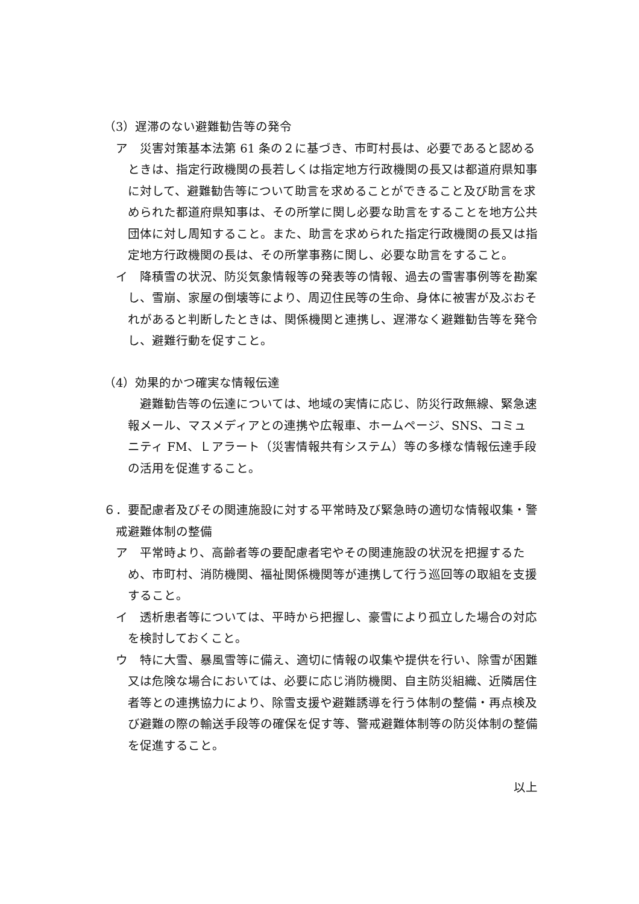（3）遅滞のない避難勧告等の発令
ア　災害対策基本法第 61 条の２に基づき、市町村長は、必要であると認めるときは、指定行政機関の長若しくは指定地方行政機関の長又は都道府県知事に対して、避難勧告等について助言を求めることができること及び助言を求められた都道府県知事は、その所掌に関し必要な助言をすることを地方公共団体に対し周知すること。また、助言を求められた指定行政機関の長又は指定地方行政機関の長は、その所掌事務に関し、必要な助言をすること。
イ　降積雪の状況、防災気象情報等の発表等の情報、過去の雪害事例等を勘案し、雪崩、家屋の倒壊等により、周辺住民等の生命、身体に被害が及ぶおそれがあると判断したときは、関係機関と連携し、遅滞なく避難勧告等を発令し、避難行動を促すこと。
（4）効果的かつ確実な情報伝達
避難勧告等の伝達については、地域の実情に応じ、防災行政無線、緊急速報メール、マスメディアとの連携や広報車、ホームページ、SNS、コミュニティ FM、Ｌアラート（災害情報共有システム）等の多様な情報伝達手段の活用を促進すること。
６．要配慮者及びその関連施設に対する平常時及び緊急時の適切な情報収集・警戒避難体制の整備
ア　平常時より、高齢者等の要配慮者宅やその関連施設の状況を把握するため、市町村、消防機関、福祉関係機関等が連携して行う巡回等の取組を支援すること。
イ　透析患者等については、平時から把握し、豪雪により孤立した場合の対応を検討しておくこと。
ウ　特に大雪、暴風雪等に備え、適切に情報の収集や提供を行い、除雪が困難又は危険な場合においては、必要に応じ消防機関、自主防災組織、近隣居住者等との連携協力により、除雪支援や避難誘導を行う体制の整備・再点検及び避難の際の輸送手段等の確保を促す等、警戒避難体制等の防災体制の整備を促進すること。
以上